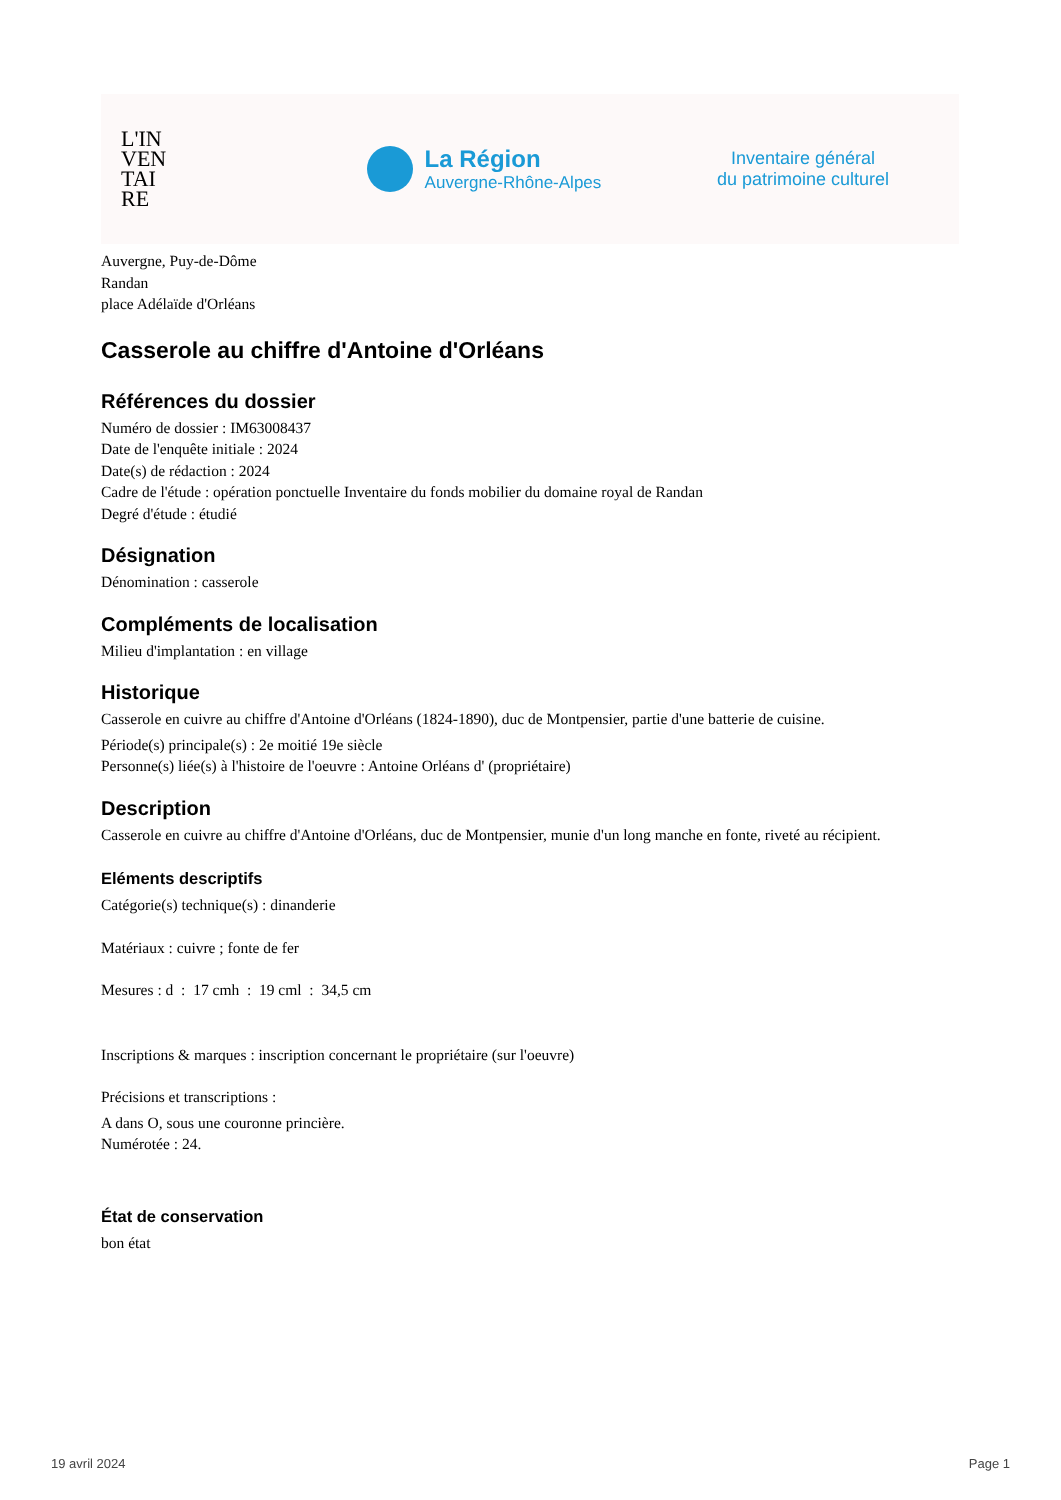L'IN
VEN
TAI
RE
La Région
Auvergne-Rhône-Alpes
Inventaire général
du patrimoine culturel
Auvergne, Puy-de-Dôme
Randan
place Adélaïde d'Orléans
Casserole au chiffre d'Antoine d'Orléans
Références du dossier
Numéro de dossier : IM63008437
Date de l'enquête initiale : 2024
Date(s) de rédaction : 2024
Cadre de l'étude : opération ponctuelle Inventaire du fonds mobilier du domaine royal de Randan
Degré d'étude : étudié
Désignation
Dénomination : casserole
Compléments de localisation
Milieu d'implantation : en village
Historique
Casserole en cuivre au chiffre d'Antoine d'Orléans (1824-1890), duc de Montpensier, partie d'une batterie de cuisine.
Période(s) principale(s) : 2e moitié 19e siècle
Personne(s) liée(s) à l'histoire de l'oeuvre : Antoine Orléans d' (propriétaire)
Description
Casserole en cuivre au chiffre d'Antoine d'Orléans, duc de Montpensier, munie d'un long manche en fonte, riveté au récipient.
Eléments descriptifs
Catégorie(s) technique(s) : dinanderie
Matériaux : cuivre ; fonte de fer
Mesures : d : 17 cmh : 19 cml : 34,5 cm
Inscriptions & marques : inscription concernant le propriétaire (sur l'oeuvre)
Précisions et transcriptions :
A dans O, sous une couronne princière.
Numérotée : 24.
État de conservation
bon état
19 avril 2024 Page 1